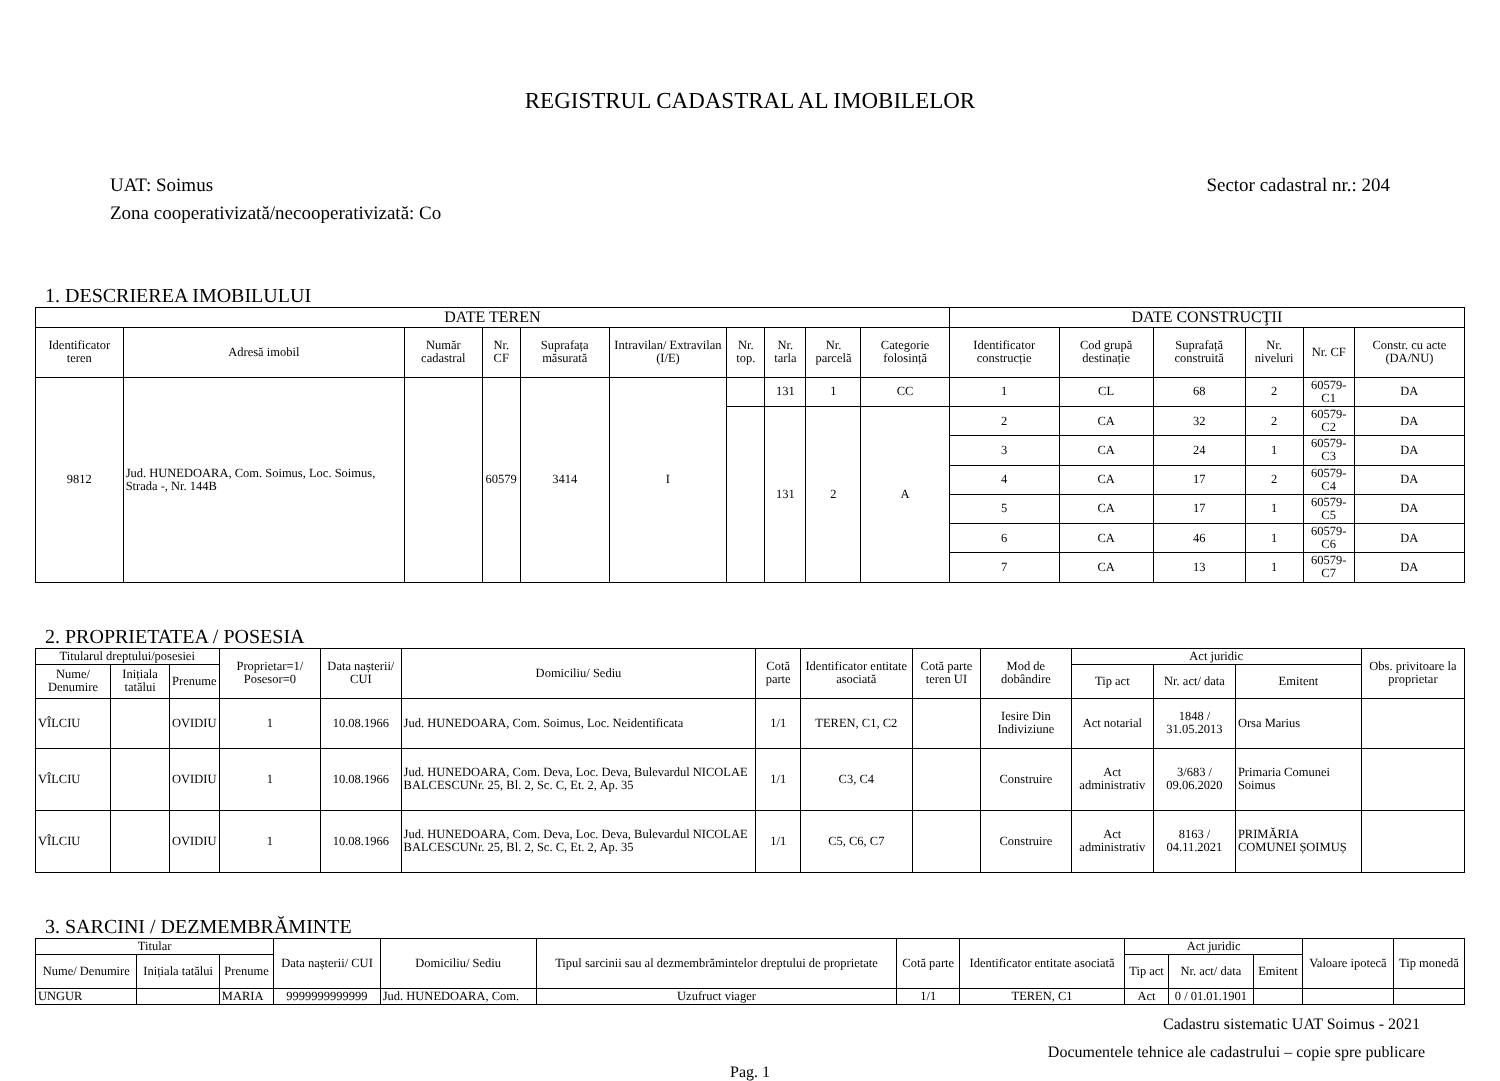REGISTRUL CADASTRAL AL IMOBILELOR
UAT: Soimus Sector cadastral nr.: 204
Zona cooperativizată/necooperativizată: Co
1. DESCRIEREA IMOBILULUI
| DATE TEREN | | | | | | | | | | DATE CONSTRUCŢII | | | | | |
| --- | --- | --- | --- | --- | --- | --- | --- | --- | --- | --- | --- | --- | --- | --- | --- |
| Identificator teren | Adresă imobil | Număr cadastral | Nr. CF | Suprafața măsurată | Intravilan/ Extravilan (I/E) | Nr. top. | Nr. tarla | Nr. parcelă | Categorie folosință | Identificator construcție | Cod grupă destinație | Suprafață construită | Nr. niveluri | Nr. CF | Constr. cu acte (DA/NU) |
| 9812 | Jud. HUNEDOARA, Com. Soimus, Loc. Soimus, Strada -, Nr. 144B | | 60579 | 3414 | I | | 131 | 1 | CC | 1 | CL | 68 | 2 | 60579-C1 | DA |
| | | | | | | | 131 | 2 | A | 2 | CA | 32 | 2 | 60579-C2 | DA |
| | | | | | | | | | | 3 | CA | 24 | 1 | 60579-C3 | DA |
| | | | | | | | | | | 4 | CA | 17 | 2 | 60579-C4 | DA |
| | | | | | | | | | | 5 | CA | 17 | 1 | 60579-C5 | DA |
| | | | | | | | | | | 6 | CA | 46 | 1 | 60579-C6 | DA |
| | | | | | | | | | | 7 | CA | 13 | 1 | 60579-C7 | DA |
2. PROPRIETATEA / POSESIA
| Titularul dreptului/posesiei | | | Proprietar=1/ Posesor=0 | Data nașterii/ CUI | Domiciliu/ Sediu | Cotă parte | Identificator entitate asociată | Cotă parte teren UI | Mod de dobândire | Act juridic | | | Obs. privitoare la proprietar |
| --- | --- | --- | --- | --- | --- | --- | --- | --- | --- | --- | --- | --- | --- |
| Nume/ Denumire | Inițiala tatălui | Prenume | | | | | | | | Tip act | Nr. act/ data | Emitent | |
| VÎLCIU | | OVIDIU | 1 | 10.08.1966 | Jud. HUNEDOARA, Com. Soimus, Loc. Neidentificata | 1/1 | TEREN, C1, C2 | | Iesire Din Indiviziune | Act notarial | 1848 / 31.05.2013 | Orsa Marius | |
| VÎLCIU | | OVIDIU | 1 | 10.08.1966 | Jud. HUNEDOARA, Com. Deva, Loc. Deva, Bulevardul NICOLAE BALCESCUNr. 25, Bl. 2, Sc. C, Et. 2, Ap. 35 | 1/1 | C3, C4 | | Construire | Act administrativ | 3/683 / 09.06.2020 | Primaria Comunei Soimus | |
| VÎLCIU | | OVIDIU | 1 | 10.08.1966 | Jud. HUNEDOARA, Com. Deva, Loc. Deva, Bulevardul NICOLAE BALCESCUNr. 25, Bl. 2, Sc. C, Et. 2, Ap. 35 | 1/1 | C5, C6, C7 | | Construire | Act administrativ | 8163 / 04.11.2021 | PRIMĂRIA COMUNEI ȘOIMUȘ | |
3. SARCINI / DEZMEMBRĂMINTE
| Titular | | | Data nașterii/ CUI | Domiciliu/ Sediu | Tipul sarcinii sau al dezmembrămintelor dreptului de proprietate | Cotă parte | Identificator entitate asociată | Act juridic | | | Valoare ipotecă | Tip monedă |
| --- | --- | --- | --- | --- | --- | --- | --- | --- | --- | --- | --- | --- |
| Nume/ Denumire | Inițiala tatălui | Prenume | | | | | | Tip act | Nr. act/ data | Emitent | | |
| UNGUR | | MARIA | 9999999999999 | Jud. HUNEDOARA, Com. | Uzufruct viager | 1/1 | TEREN, C1 | Act | 0 / 01.01.1901 | | | |
Cadastru sistematic UAT Soimus - 2021
Documentele tehnice ale cadastrului – copie spre publicare
Pag. 1